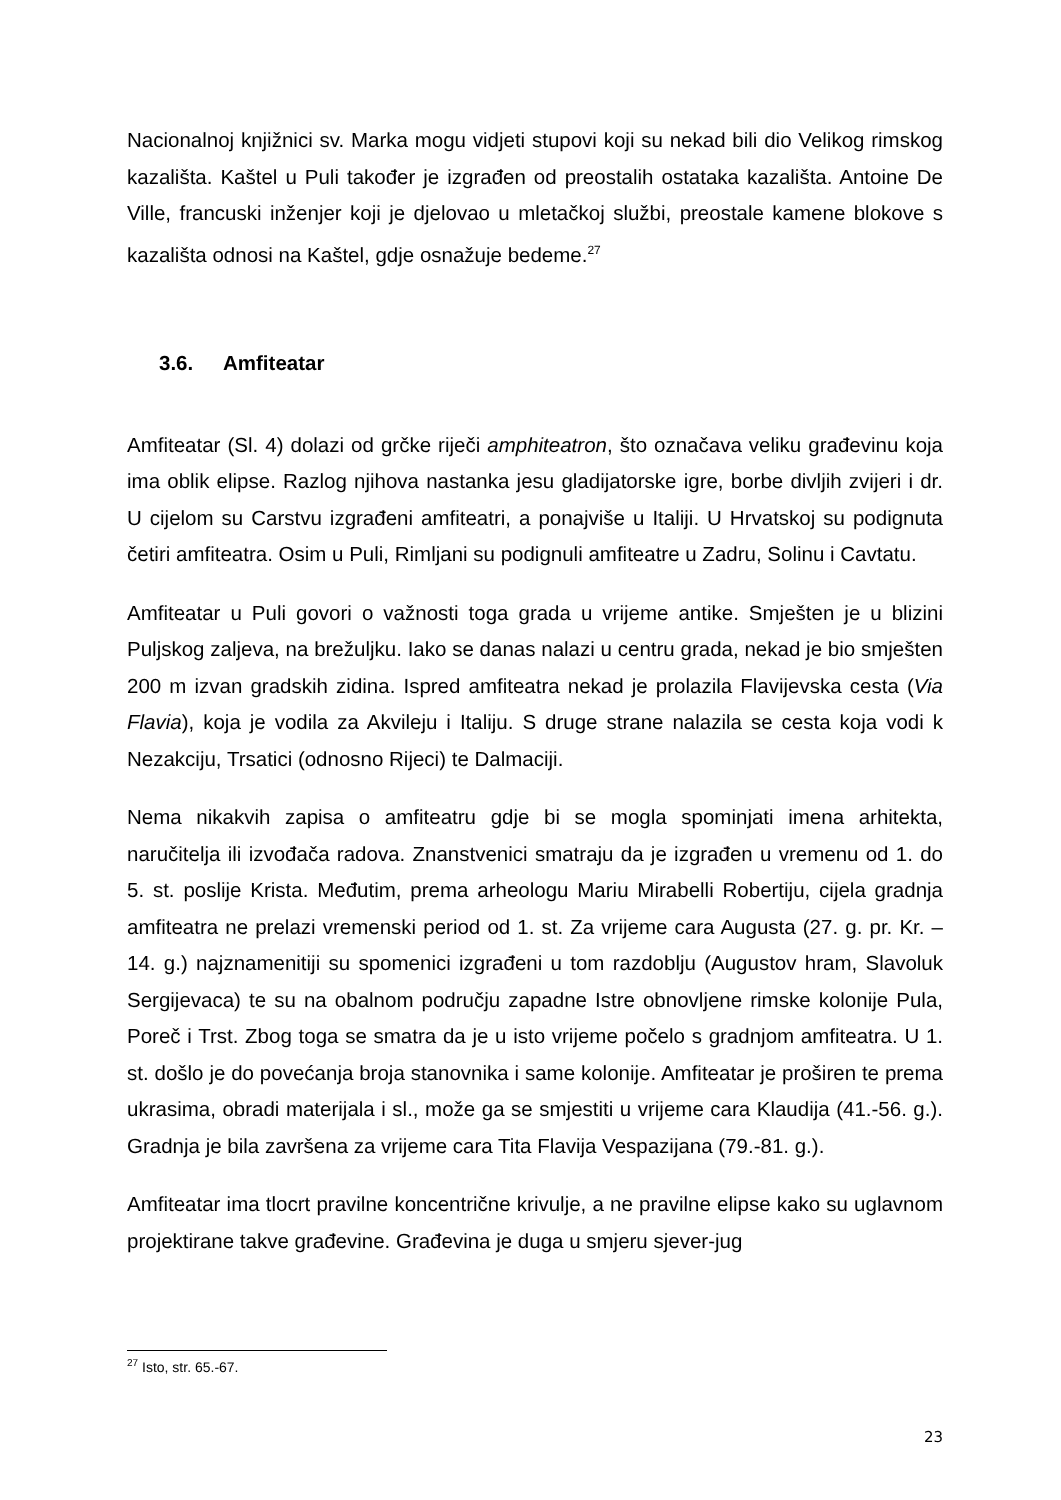Nacionalnoj knjižnici sv. Marka mogu vidjeti stupovi koji su nekad bili dio Velikog rimskog kazališta. Kaštel u Puli također je izgrađen od preostalih ostataka kazališta. Antoine De Ville, francuski inženjer koji je djelovao u mletačkoj službi, preostale kamene blokove s kazališta odnosi na Kaštel, gdje osnažuje bedeme.<sup>27</sup>
3.6. Amfiteatar
Amfiteatar (Sl. 4) dolazi od grčke riječi amphiteatron, što označava veliku građevinu koja ima oblik elipse. Razlog njihova nastanka jesu gladijatorske igre, borbe divljih zvijeri i dr. U cijelom su Carstvu izgrađeni amfiteatri, a ponajviše u Italiji. U Hrvatskoj su podignuta četiri amfiteatra. Osim u Puli, Rimljani su podignuli amfiteatre u Zadru, Solinu i Cavtatu.
Amfiteatar u Puli govori o važnosti toga grada u vrijeme antike. Smješten je u blizini Puljskog zaljeva, na brežuljku. Iako se danas nalazi u centru grada, nekad je bio smješten 200 m izvan gradskih zidina. Ispred amfiteatra nekad je prolazila Flavijevska cesta (Via Flavia), koja je vodila za Akvileju i Italiju. S druge strane nalazila se cesta koja vodi k Nezakciju, Trsatici (odnosno Rijeci) te Dalmaciji.
Nema nikakvih zapisa o amfiteatru gdje bi se mogla spominjati imena arhitekta, naručitelja ili izvođača radova. Znanstvenici smatraju da je izgrađen u vremenu od 1. do 5. st. poslije Krista. Međutim, prema arheologu Mariu Mirabelli Robertiju, cijela gradnja amfiteatra ne prelazi vremenski period od 1. st. Za vrijeme cara Augusta (27. g. pr. Kr. – 14. g.) najznamenitiji su spomenici izgrađeni u tom razdoblju (Augustov hram, Slavoluk Sergijevaca) te su na obalnom području zapadne Istre obnovljene rimske kolonije Pula, Poreč i Trst. Zbog toga se smatra da je u isto vrijeme počelo s gradnjom amfiteatra. U 1. st. došlo je do povećanja broja stanovnika i same kolonije. Amfiteatar je proširen te prema ukrasima, obradi materijala i sl., može ga se smjestiti u vrijeme cara Klaudija (41.-56. g.). Gradnja je bila završena za vrijeme cara Tita Flavija Vespazijana (79.-81. g.).
Amfiteatar ima tlocrt pravilne koncentrične krivulje, a ne pravilne elipse kako su uglavnom projektirane takve građevine. Građevina je duga u smjeru sjever-jug
<sup>27</sup> Isto, str. 65.-67.
23